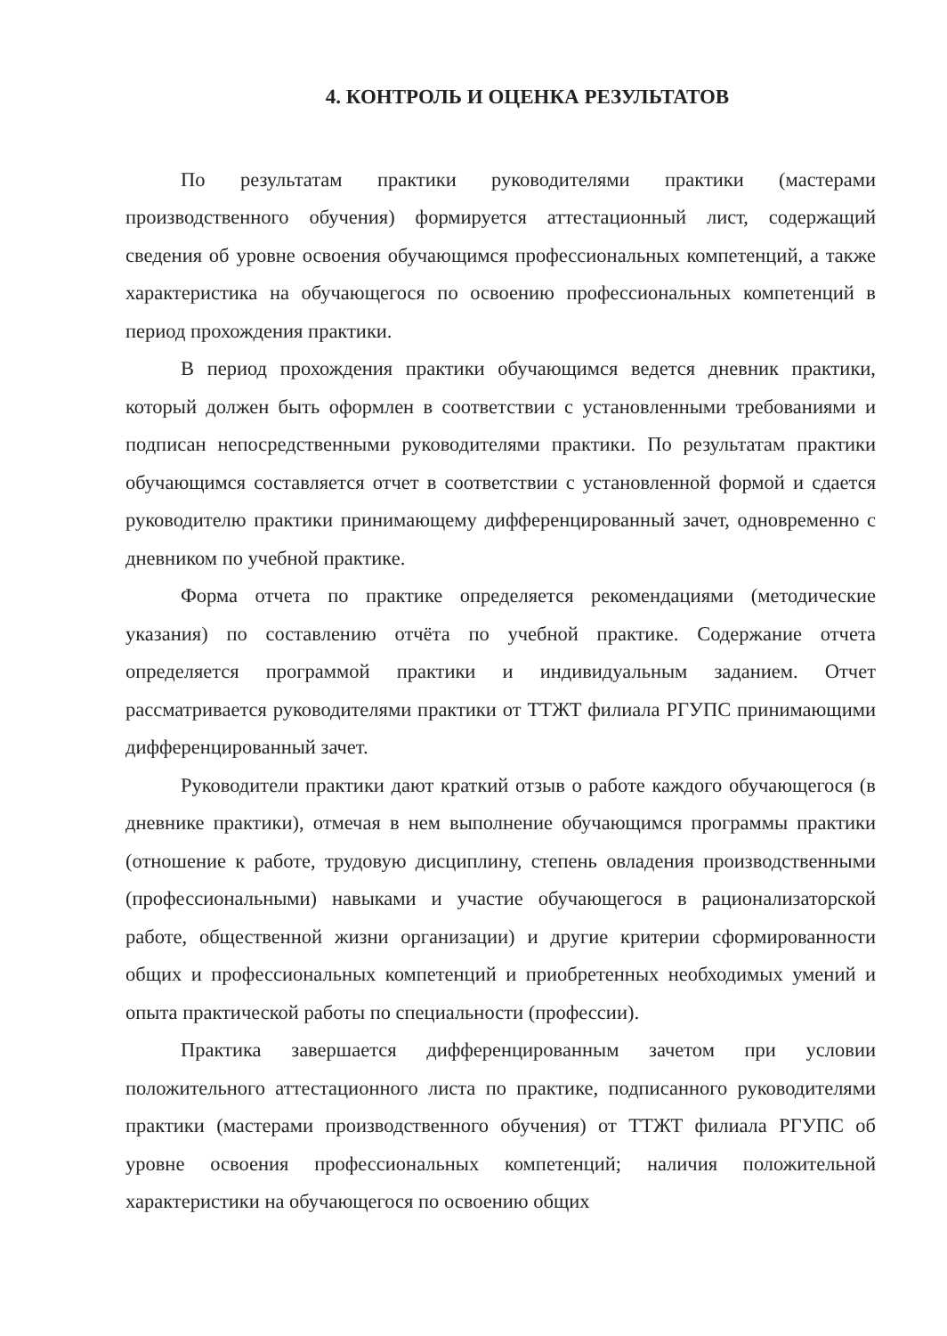4. КОНТРОЛЬ И ОЦЕНКА РЕЗУЛЬТАТОВ
По результатам практики руководителями практики (мастерами производственного обучения) формируется аттестационный лист, содержащий сведения об уровне освоения обучающимся профессиональных компетенций, а также характеристика на обучающегося по освоению профессиональных компетенций в период прохождения практики.
В период прохождения практики обучающимся ведется дневник практики, который должен быть оформлен в соответствии с установленными требованиями и подписан непосредственными руководителями практики. По результатам практики обучающимся составляется отчет в соответствии с установленной формой и сдается руководителю практики принимающему дифференцированный зачет, одновременно с дневником по учебной практике.
Форма отчета по практике определяется рекомендациями (методические указания) по составлению отчёта по учебной практике. Содержание отчета определяется программой практики и индивидуальным заданием. Отчет рассматривается руководителями практики от ТТЖТ филиала РГУПС принимающими дифференцированный зачет.
Руководители практики дают краткий отзыв о работе каждого обучающегося (в дневнике практики), отмечая в нем выполнение обучающимся программы практики (отношение к работе, трудовую дисциплину, степень овладения производственными (профессиональными) навыками и участие обучающегося в рационализаторской работе, общественной жизни организации) и другие критерии сформированности общих и профессиональных компетенций и приобретенных необходимых умений и опыта практической работы по специальности (профессии).
Практика завершается дифференцированным зачетом при условии положительного аттестационного листа по практике, подписанного руководителями практики (мастерами производственного обучения) от ТТЖТ филиала РГУПС об уровне освоения профессиональных компетенций; наличия положительной характеристики на обучающегося по освоению общих